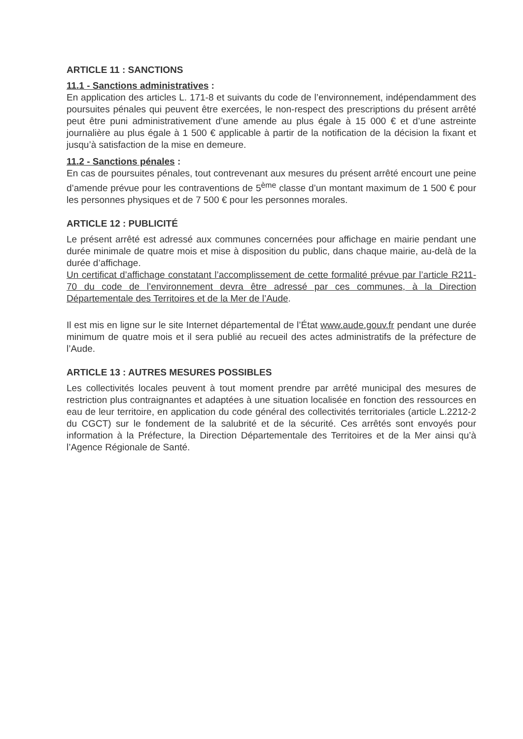ARTICLE 11 : SANCTIONS
11.1 - Sanctions administratives :
En application des articles L. 171-8 et suivants du code de l’environnement, indépendamment des poursuites pénales qui peuvent être exercées, le non-respect des prescriptions du présent arrêté peut être puni administrativement d’une amende au plus égale à 15 000 € et d’une astreinte journalière au plus égale à 1 500 € applicable à partir de la notification de la décision la fixant et jusqu’à satisfaction de la mise en demeure.
11.2 - Sanctions pénales :
En cas de poursuites pénales, tout contrevenant aux mesures du présent arrêté encourt une peine d’amende prévue pour les contraventions de 5<sup>ème</sup> classe d’un montant maximum de 1 500 € pour les personnes physiques et de 7 500 € pour les personnes morales.
ARTICLE 12 : PUBLICITÉ
Le présent arrêté est adressé aux communes concernées pour affichage en mairie pendant une durée minimale de quatre mois et mise à disposition du public, dans chaque mairie, au-delà de la durée d’affichage.
Un certificat d’affichage constatant l’accomplissement de cette formalité prévue par l’article R211-70 du code de l’environnement devra être adressé par ces communes, à la Direction Départementale des Territoires et de la Mer de l’Aude.
Il est mis en ligne sur le site Internet départemental de l’État www.aude.gouv.fr pendant une durée minimum de quatre mois et il sera publié au recueil des actes administratifs de la préfecture de l’Aude.
ARTICLE 13 : AUTRES MESURES POSSIBLES
Les collectivités locales peuvent à tout moment prendre par arrêté municipal des mesures de restriction plus contraignantes et adaptées à une situation localisée en fonction des ressources en eau de leur territoire, en application du code général des collectivités territoriales (article L.2212-2 du CGCT) sur le fondement de la salubrité et de la sécurité. Ces arrêtés sont envoyés pour information à la Préfecture, la Direction Départementale des Territoires et de la Mer ainsi qu’à l’Agence Régionale de Santé.